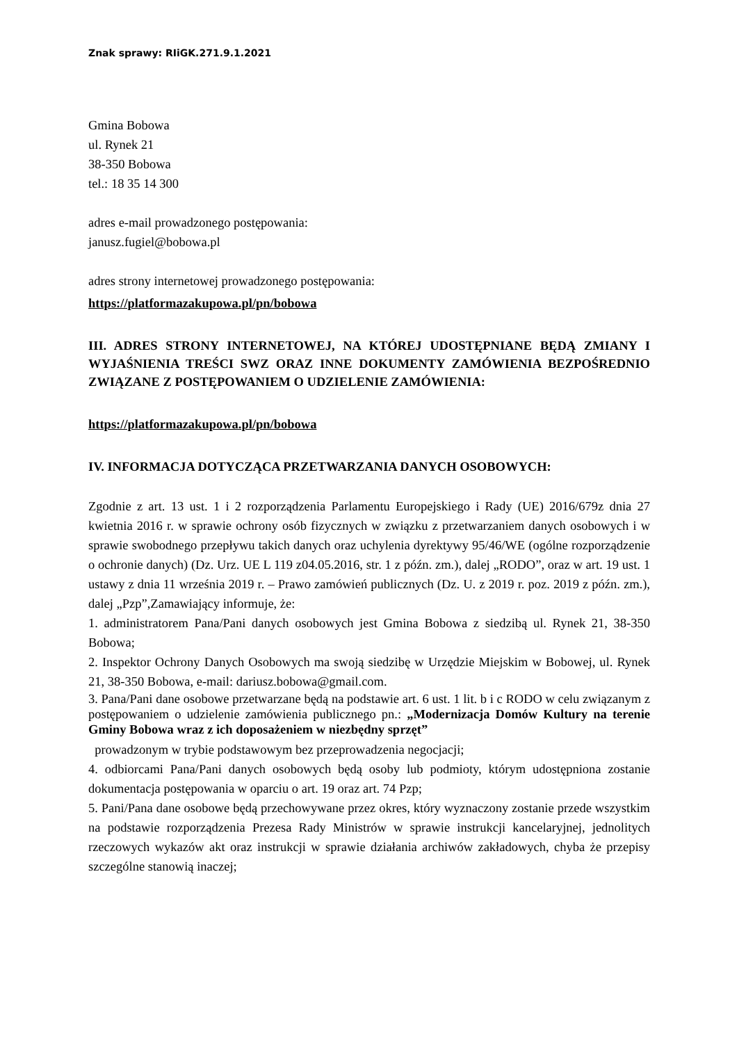Znak sprawy: RIiGK.271.9.1.2021
Gmina Bobowa
ul. Rynek 21
38-350 Bobowa
tel.: 18 35 14 300
adres e-mail prowadzonego postępowania:
janusz.fugiel@bobowa.pl
adres strony internetowej prowadzonego postępowania:
https://platformazakupowa.pl/pn/bobowa
III. ADRES STRONY INTERNETOWEJ, NA KTÓREJ UDOSTĘPNIANE BĘDĄ ZMIANY I WYJAŚNIENIA TREŚCI SWZ ORAZ INNE DOKUMENTY ZAMÓWIENIA BEZPOŚREDNIO ZWIĄZANE Z POSTĘPOWANIEM O UDZIELENIE ZAMÓWIENIA:
https://platformazakupowa.pl/pn/bobowa
IV. INFORMACJA DOTYCZĄCA PRZETWARZANIA DANYCH OSOBOWYCH:
Zgodnie z art. 13 ust. 1 i 2 rozporządzenia Parlamentu Europejskiego i Rady (UE) 2016/679z dnia 27 kwietnia 2016 r. w sprawie ochrony osób fizycznych w związku z przetwarzaniem danych osobowych i w sprawie swobodnego przepływu takich danych oraz uchylenia dyrektywy 95/46/WE (ogólne rozporządzenie o ochronie danych) (Dz. Urz. UE L 119 z04.05.2016, str. 1 z późn. zm.), dalej „RODO”, oraz w art. 19 ust. 1 ustawy z dnia 11 września 2019 r. – Prawo zamówień publicznych (Dz. U. z 2019 r. poz. 2019 z późn. zm.), dalej „Pzp”,Zamawiający informuje, że:
1. administratorem Pana/Pani danych osobowych jest Gmina Bobowa z siedzibą ul. Rynek 21, 38-350 Bobowa;
2. Inspektor Ochrony Danych Osobowych ma swoją siedzibę w Urzędzie Miejskim w Bobowej, ul. Rynek 21, 38-350 Bobowa, e-mail: dariusz.bobowa@gmail.com.
3. Pana/Pani dane osobowe przetwarzane będą na podstawie art. 6 ust. 1 lit. b i c RODO w celu związanym z postępowaniem o udzielenie zamówienia publicznego pn.: „Modernizacja Domów Kultury na terenie Gminy Bobowa wraz z ich doposażeniem w niezbędny sprzęt”
prowadzonym w trybie podstawowym bez przeprowadzenia negocjacji;
4. odbiorcami Pana/Pani danych osobowych będą osoby lub podmioty, którym udostępniona zostanie dokumentacja postępowania w oparciu o art. 19 oraz art. 74 Pzp;
5. Pani/Pana dane osobowe będą przechowywane przez okres, który wyznaczony zostanie przede wszystkim na podstawie rozporządzenia Prezesa Rady Ministrów w sprawie instrukcji kancelaryjnej, jednolitych rzeczowych wykazów akt oraz instrukcji w sprawie działania archiwów zakładowych, chyba że przepisy szczególne stanowią inaczej;